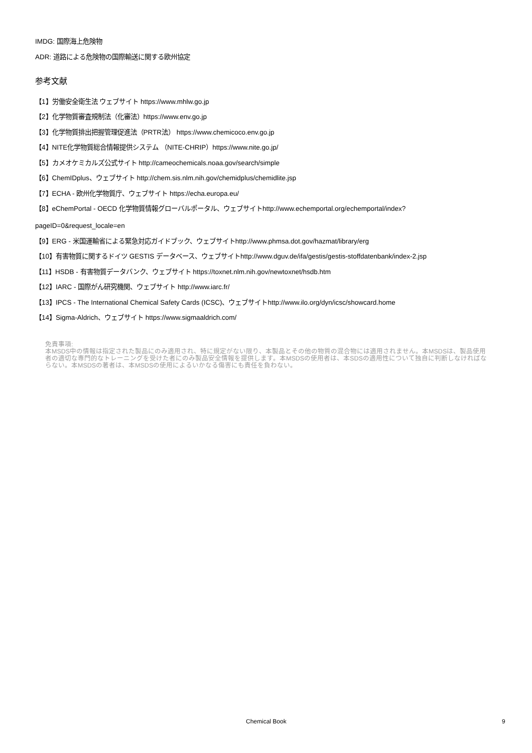IMDG: 国際海上危険物
ADR: 道路による危険物の国際輸送に関する欧州協定
参考文献
【1】労働安全衛生法 ウェブサイト https://www.mhlw.go.jp
【2】化学物質審査規制法（化審法）https://www.env.go.jp
【3】化学物質排出把握管理促進法（PRTR法） https://www.chemicoco.env.go.jp
【4】NITE化学物質総合情報提供システム （NITE-CHRIP）https://www.nite.go.jp/
【5】カメオケミカルズ公式サイト http://cameochemicals.noaa.gov/search/simple
【6】ChemIDplus、ウェブサイト http://chem.sis.nlm.nih.gov/chemidplus/chemidlite.jsp
【7】ECHA - 欧州化学物質庁、ウェブサイト https://echa.europa.eu/
【8】eChemPortal - OECD 化学物質情報グローバルポータル、ウェブサイトhttp://www.echemportal.org/echemportal/index?
pageID=0&request_locale=en
【9】ERG - 米国運輸省による緊急対応ガイドブック、ウェブサイトhttp://www.phmsa.dot.gov/hazmat/library/erg
【10】有害物質に関するドイツ GESTIS データベース、ウェブサイトhttp://www.dguv.de/ifa/gestis/gestis-stoffdatenbank/index-2.jsp
【11】HSDB - 有害物質データバンク、ウェブサイト https://toxnet.nlm.nih.gov/newtoxnet/hsdb.htm
【12】IARC - 国際がん研究機関、ウェブサイト http://www.iarc.fr/
【13】IPCS - The International Chemical Safety Cards (ICSC)、ウェブサイトhttp://www.ilo.org/dyn/icsc/showcard.home
【14】Sigma-Aldrich、ウェブサイト https://www.sigmaaldrich.com/
免責事項:
本MSDS中の情報は指定された製品にのみ適用され、特に規定がない限り、本製品とその他の物質の混合物には適用されません。本MSDSは、製品使用者の適切な専門的なトレーニングを受けた者にのみ製品安全情報を提供します。本MSDSの使用者は、本SDSの適用性について独自に判断しなければならない。本MSDSの著者は、本MSDSの使用によるいかなる傷害にも責任を負わない。
Chemical Book 9